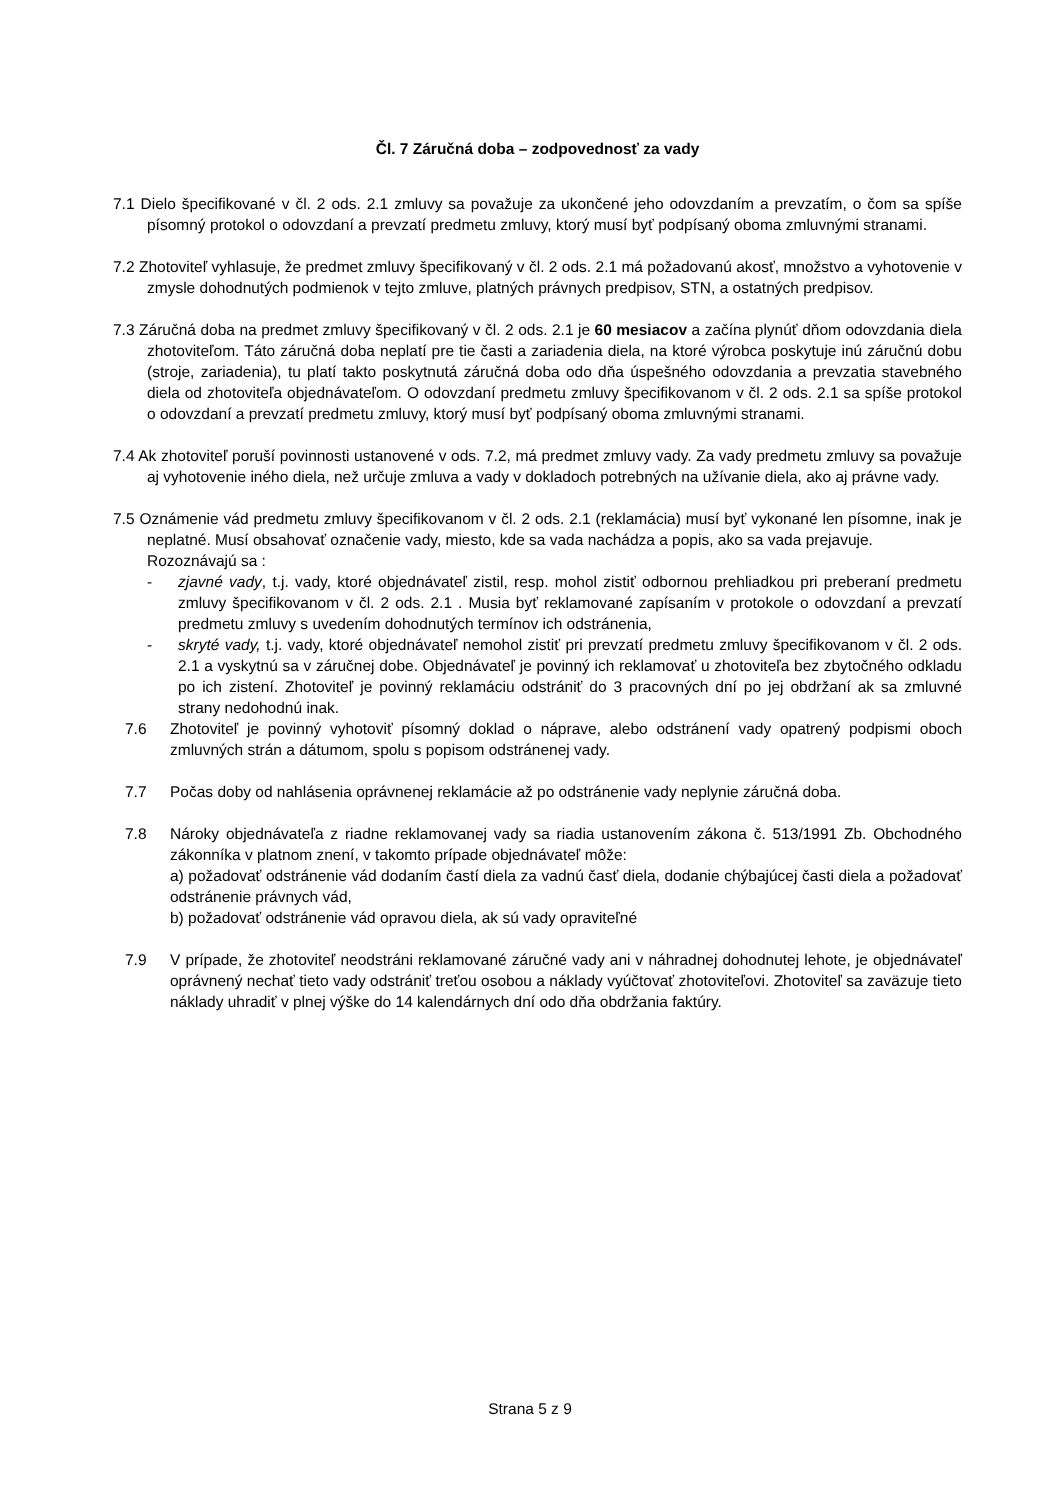Čl. 7 Záručná doba – zodpovednosť za vady
7.1 Dielo špecifikované v čl. 2 ods. 2.1 zmluvy sa považuje za ukončené jeho odovzdaním a prevzatím, o čom sa spíše písomný protokol o odovzdaní a prevzatí predmetu zmluvy, ktorý musí byť podpísaný oboma zmluvnými stranami.
7.2 Zhotoviteľ vyhlasuje, že predmet zmluvy špecifikovaný v čl. 2 ods. 2.1 má požadovanú akosť, množstvo a vyhotovenie v zmysle dohodnutých podmienok v tejto zmluve, platných právnych predpisov, STN, a ostatných predpisov.
7.3 Záručná doba na predmet zmluvy špecifikovaný v čl. 2 ods. 2.1 je 60 mesiacov a začína plynúť dňom odovzdania diela zhotoviteľom. Táto záručná doba neplatí pre tie časti a zariadenia diela, na ktoré výrobca poskytuje inú záručnú dobu (stroje, zariadenia), tu platí takto poskytnutá záručná doba odo dňa úspešného odovzdania a prevzatia stavebného diela od zhotoviteľa objednávateľom. O odovzdaní predmetu zmluvy špecifikovanom v čl. 2 ods. 2.1 sa spíše protokol o odovzdaní a prevzatí predmetu zmluvy, ktorý musí byť podpísaný oboma zmluvnými stranami.
7.4 Ak zhotoviteľ poruší povinnosti ustanovené v ods. 7.2, má predmet zmluvy vady. Za vady predmetu zmluvy sa považuje aj vyhotovenie iného diela, než určuje zmluva a vady v dokladoch potrebných na užívanie diela, ako aj právne vady.
7.5 Oznámenie vád predmetu zmluvy špecifikovanom v čl. 2 ods. 2.1 (reklamácia) musí byť vykonané len písomne, inak je neplatné. Musí obsahovať označenie vady, miesto, kde sa vada nachádza a popis, ako sa vada prejavuje.
Rozoznávajú sa :
- zjavné vady, t.j. vady, ktoré objednávateľ zistil, resp. mohol zistiť odbornou prehliadkou pri preberaní predmetu zmluvy špecifikovanom v čl. 2 ods. 2.1 . Musia byť reklamované zapísaním v protokole o odovzdaní a prevzatí predmetu zmluvy s uvedením dohodnutých termínov ich odstránenia,
- skryté vady, t.j. vady, ktoré objednávateľ nemohol zistiť pri prevzatí predmetu zmluvy špecifikovanom v čl. 2 ods. 2.1 a vyskytnú sa v záručnej dobe. Objednávateľ je povinný ich reklamovať u zhotoviteľa bez zbytočného odkladu po ich zistení. Zhotoviteľ je povinný reklamáciu odstrániť do 3 pracovných dní po jej obdržaní ak sa zmluvné strany nedohodnú inak.
7.6 Zhotoviteľ je povinný vyhotoviť písomný doklad o náprave, alebo odstránení vady opatrený podpismi oboch zmluvných strán a dátumom, spolu s popisom odstránenej vady.
7.7 Počas doby od nahlásenia oprávnenej reklamácie až po odstránenie vady neplynie záručná doba.
7.8 Nároky objednávateľa z riadne reklamovanej vady sa riadia ustanovením zákona č. 513/1991 Zb. Obchodného zákonníka v platnom znení, v takomto prípade objednávateľ môže:
a) požadovať odstránenie vád dodaním častí diela za vadnú časť diela, dodanie chýbajúcej časti diela a požadovať odstránenie právnych vád,
b) požadovať odstránenie vád opravou diela, ak sú vady opraviteľné
7.9 V prípade, že zhotoviteľ neodstráni reklamované záručné vady ani v náhradnej dohodnutej lehote, je objednávateľ oprávnený nechať tieto vady odstrániť treťou osobou a náklady vyúčtovať zhotoviteľovi. Zhotoviteľ sa zaväzuje tieto náklady uhradiť v plnej výške do 14 kalendárnych dní odo dňa obdržania faktúry.
Strana 5 z 9